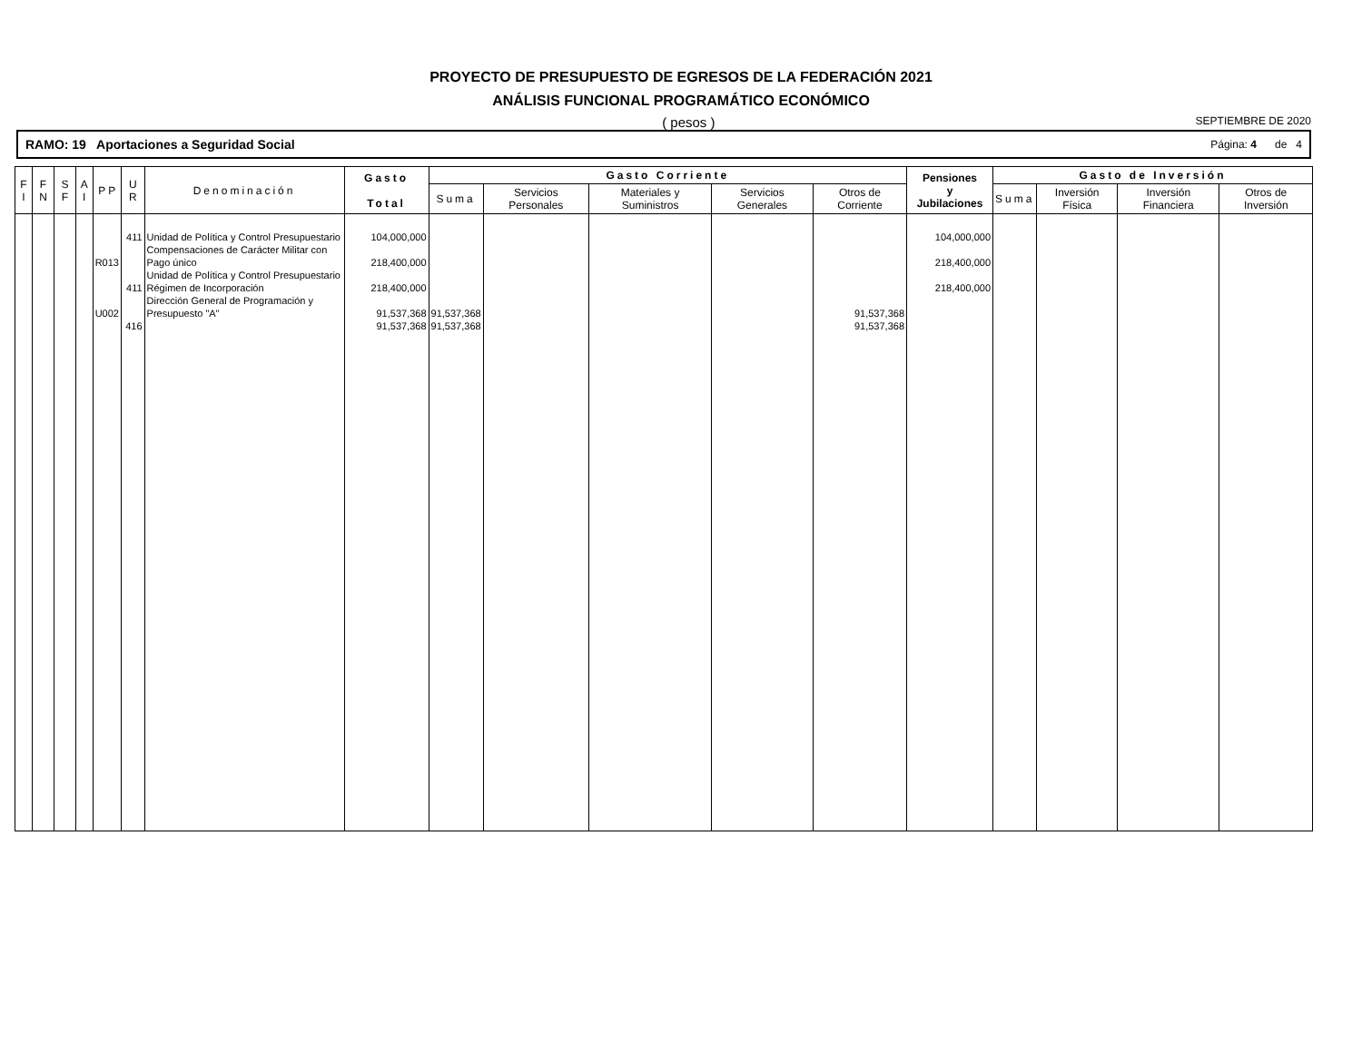PROYECTO DE PRESUPUESTO DE EGRESOS DE LA FEDERACIÓN 2021
ANÁLISIS FUNCIONAL PROGRAMÁTICO ECONÓMICO
( pesos ) SEPTIEMBRE DE 2020
RAMO: 19 Aportaciones a Seguridad Social Página: 4 de 4
| F I | F N | S F | A I | P P | U R | Denominación | Gasto Total | Gasto Corriente | | | | | Pensiones y Jubilaciones | Gasto de Inversión | | | |
| --- | --- | --- | --- | --- | --- | --- | --- | --- | --- | --- | --- | --- | --- | --- | --- | --- | --- |
| | | | | | | | | Suma | Servicios Personales | Materiales y Suministros | Servicios Generales | Otros de Corriente | | Suma | Inversión Física | Inversión Financiera | Otros de Inversión |
| | | | | R013 U002 | 411 411 416 | Unidad de Política y Control Presupuestario Compensaciones de Carácter Militar con Pago único Unidad de Política y Control Presupuestario Régimen de Incorporación Dirección General de Programación y Presupuesto "A" | 104,000,000 218,400,000 218,400,000 91,537,368 91,537,368 | 91,537,368 91,537,368 | | | | 91,537,368 91,537,368 | 104,000,000 218,400,000 218,400,000 | | | | |